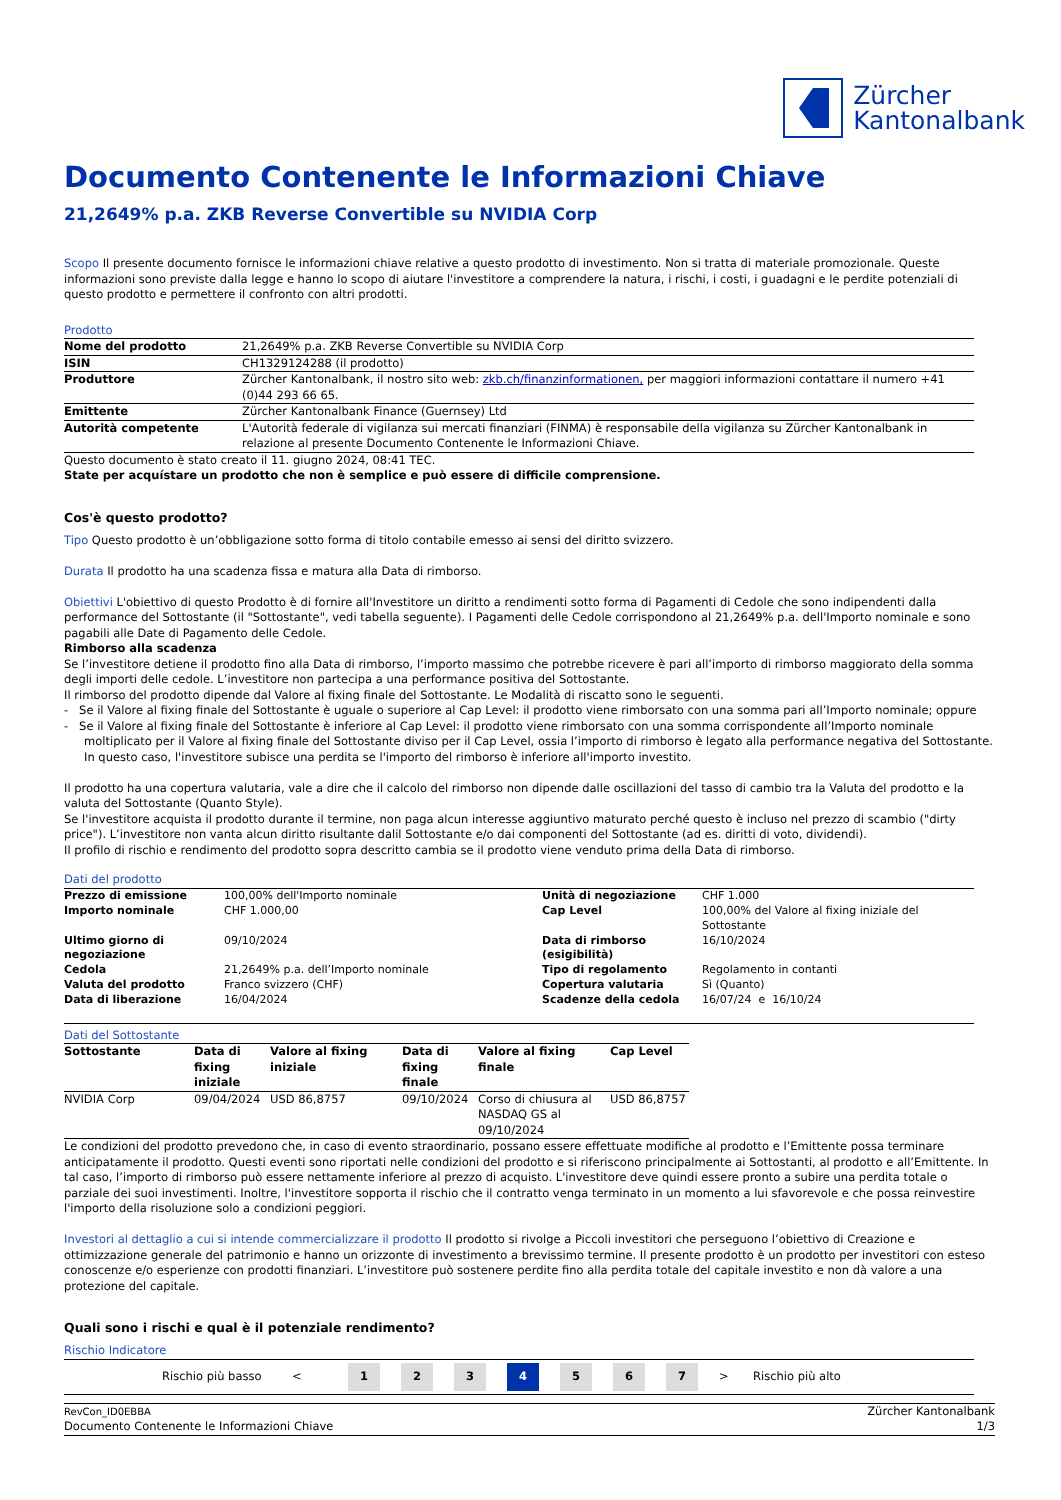Zürcher
Kantonalbank
Documento Contenente le Informazioni Chiave
21,2649% p.a. ZKB Reverse Convertible su NVIDIA Corp
Scopo Il presente documento fornisce le informazioni chiave relative a questo prodotto di investimento. Non si tratta di materiale promozionale. Queste informazioni sono previste dalla legge e hanno lo scopo di aiutare l'investitore a comprendere la natura, i rischi, i costi, i guadagni e le perdite potenziali di questo prodotto e permettere il confronto con altri prodotti.
Prodotto
| Nome del prodotto | 21,2649% p.a. ZKB Reverse Convertible su NVIDIA Corp |
| ISIN | CH1329124288 (il prodotto) |
| Produttore | Zürcher Kantonalbank, il nostro sito web: zkb.ch/finanzinformationen, per maggiori informazioni contattare il numero +41 (0)44 293 66 65. |
| Emittente | Zürcher Kantonalbank Finance (Guernsey) Ltd |
| Autorità competente | L'Autorità federale di vigilanza sui mercati finanziari (FINMA) è responsabile della vigilanza su Zürcher Kantonalbank in relazione al presente Documento Contenente le Informazioni Chiave. |
Questo documento è stato creato il 11. giugno 2024, 08:41 TEC.
State per acquístare un prodotto che non è semplice e può essere di difficile comprensione.
Cos'è questo prodotto?
Tipo Questo prodotto è un’obbligazione sotto forma di titolo contabile emesso ai sensi del diritto svizzero.
Durata Il prodotto ha una scadenza fissa e matura alla Data di rimborso.
Obiettivi L'obiettivo di questo Prodotto è di fornire all'Investitore un diritto a rendimenti sotto forma di Pagamenti di Cedole che sono indipendenti dalla performance del Sottostante (il "Sottostante", vedi tabella seguente). I Pagamenti delle Cedole corrispondono al 21,2649% p.a. dell'Importo nominale e sono pagabili alle Date di Pagamento delle Cedole.
Rimborso alla scadenza
Se l’investitore detiene il prodotto fino alla Data di rimborso, l’importo massimo che potrebbe ricevere è pari all’importo di rimborso maggiorato della somma degli importi delle cedole. L’investitore non partecipa a una performance positiva del Sottostante.
Il rimborso del prodotto dipende dal Valore al fixing finale del Sottostante. Le Modalità di riscatto sono le seguenti.
- Se il Valore al fixing finale del Sottostante è uguale o superiore al Cap Level: il prodotto viene rimborsato con una somma pari all’Importo nominale; oppure
- Se il Valore al fixing finale del Sottostante è inferiore al Cap Level: il prodotto viene rimborsato con una somma corrispondente all’Importo nominale moltiplicato per il Valore al fixing finale del Sottostante diviso per il Cap Level, ossia l’importo di rimborso è legato alla performance negativa del Sottostante. In questo caso, l'investitore subisce una perdita se l'importo del rimborso è inferiore all'importo investito.
Il prodotto ha una copertura valutaria, vale a dire che il calcolo del rimborso non dipende dalle oscillazioni del tasso di cambio tra la Valuta del prodotto e la valuta del Sottostante (Quanto Style).
Se l'investitore acquista il prodotto durante il termine, non paga alcun interesse aggiuntivo maturato perché questo è incluso nel prezzo di scambio ("dirty price"). L’investitore non vanta alcun diritto risultante dalil Sottostante e/o dai componenti del Sottostante (ad es. diritti di voto, dividendi).
Il profilo di rischio e rendimento del prodotto sopra descritto cambia se il prodotto viene venduto prima della Data di rimborso.
Dati del prodotto
| Prezzo di emissione | 100,00% dell'Importo nominale | Unità di negoziazione | CHF 1.000 |
| Importo nominale | CHF 1.000,00 | Cap Level | 100,00% del Valore al fixing iniziale del Sottostante |
| Ultimo giorno di negoziazione | 09/10/2024 | Data di rimborso (esigibilità) | 16/10/2024 |
| Cedola | 21,2649% p.a. dell’Importo nominale | Tipo di regolamento | Regolamento in contanti |
| Valuta del prodotto | Franco svizzero (CHF) | Copertura valutaria | Sì (Quanto) |
| Data di liberazione | 16/04/2024 | Scadenze della cedola | 16/07/24 e 16/10/24 |
Dati del Sottostante
| Sottostante | Data di fixing iniziale | Valore al fixing iniziale | Data di fixing finale | Valore al fixing finale | Cap Level |
| --- | --- | --- | --- | --- | --- |
| NVIDIA Corp | 09/04/2024 | USD 86,8757 | 09/10/2024 | Corso di chiusura al NASDAQ GS al 09/10/2024 | USD 86,8757 |
Le condizioni del prodotto prevedono che, in caso di evento straordinario, possano essere effettuate modifiche al prodotto e l’Emittente possa terminare anticipatamente il prodotto. Questi eventi sono riportati nelle condizioni del prodotto e si riferiscono principalmente ai Sottostanti, al prodotto e all’Emittente. In tal caso, l’importo di rimborso può essere nettamente inferiore al prezzo di acquisto. L'investitore deve quindi essere pronto a subire una perdita totale o parziale dei suoi investimenti. Inoltre, l'investitore sopporta il rischio che il contratto venga terminato in un momento a lui sfavorevole e che possa reinvestire l'importo della risoluzione solo a condizioni peggiori.
Investori al dettaglio a cui si intende commercializzare il prodotto Il prodotto si rivolge a Piccoli investitori che perseguono l’obiettivo di Creazione e ottimizzazione generale del patrimonio e hanno un orizzonte di investimento a brevissimo termine. Il presente prodotto è un prodotto per investitori con esteso conoscenze e/o esperienze con prodotti finanziari. L’investitore può sostenere perdite fino alla perdita totale del capitale investito e non dà valore a una protezione del capitale.
Quali sono i rischi e qual è il potenziale rendimento?
Rischio Indicatore
Rischio più basso < 1234567 > Rischio più alto
RevCon_ID0EBBA
Documento Contenente le Informazioni Chiave
Zürcher Kantonalbank
1/3